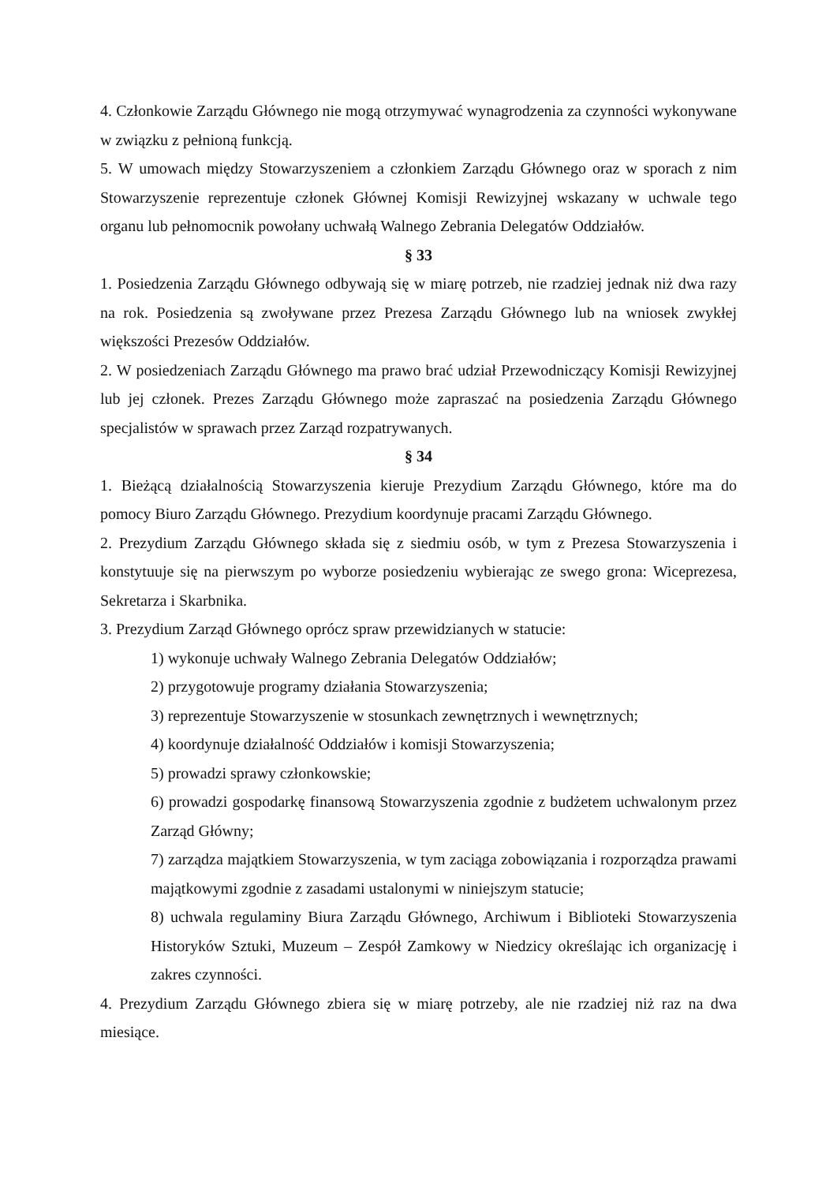4. Członkowie Zarządu Głównego nie mogą otrzymywać wynagrodzenia za czynności wykonywane w związku z pełnioną funkcją.
5. W umowach między Stowarzyszeniem a członkiem Zarządu Głównego oraz w sporach z nim Stowarzyszenie reprezentuje członek Głównej Komisji Rewizyjnej wskazany w uchwale tego organu lub pełnomocnik powołany uchwałą Walnego Zebrania Delegatów Oddziałów.
§ 33
1. Posiedzenia Zarządu Głównego odbywają się w miarę potrzeb, nie rzadziej jednak niż dwa razy na rok. Posiedzenia są zwoływane przez Prezesa Zarządu Głównego lub na wniosek zwykłej większości Prezesów Oddziałów.
2. W posiedzeniach Zarządu Głównego ma prawo brać udział Przewodniczący Komisji Rewizyjnej lub jej członek. Prezes Zarządu Głównego może zapraszać na posiedzenia Zarządu Głównego specjalistów w sprawach przez Zarząd rozpatrywanych.
§ 34
1. Bieżącą działalnością Stowarzyszenia kieruje Prezydium Zarządu Głównego, które ma do pomocy Biuro Zarządu Głównego. Prezydium koordynuje pracami Zarządu Głównego.
2. Prezydium Zarządu Głównego składa się z siedmiu osób, w tym z Prezesa Stowarzyszenia i konstytuuje się na pierwszym po wyborze posiedzeniu wybierając ze swego grona: Wiceprezesa, Sekretarza i Skarbnika.
3. Prezydium Zarząd Głównego oprócz spraw przewidzianych w statucie:
1) wykonuje uchwały Walnego Zebrania Delegatów Oddziałów;
2) przygotowuje programy działania Stowarzyszenia;
3) reprezentuje Stowarzyszenie w stosunkach zewnętrznych i wewnętrznych;
4) koordynuje działalność Oddziałów i komisji Stowarzyszenia;
5) prowadzi sprawy członkowskie;
6) prowadzi gospodarkę finansową Stowarzyszenia zgodnie z budżetem uchwalonym przez Zarząd Główny;
7) zarządza majątkiem Stowarzyszenia, w tym zaciąga zobowiązania i rozporządza prawami majątkowymi zgodnie z zasadami ustalonymi w niniejszym statucie;
8) uchwala regulaminy Biura Zarządu Głównego, Archiwum i Biblioteki Stowarzyszenia Historyków Sztuki, Muzeum – Zespół Zamkowy w Niedzicy określając ich organizację i zakres czynności.
4. Prezydium Zarządu Głównego zbiera się w miarę potrzeby, ale nie rzadziej niż raz na dwa miesiące.